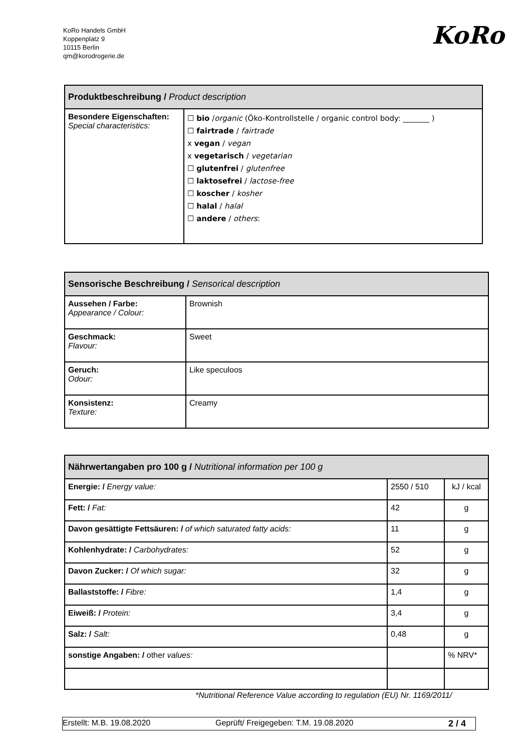KoRo Handels GmbH
Koppenplatz 9
10115 Berlin
qm@korodrogerie.de
KoRo
| Produktbeschreibung / Product description | |
| --- | --- |
| Besondere Eigenschaften: Special characteristics: | ☐ bio / organic (Öko-Kontrollstelle / organic control body: _______ ) ☐ fairtrade / fairtrade x vegan / vegan x vegetarisch / vegetarian ☐ glutenfrei / glutenfree ☐ laktosefrei / lactose-free ☐ koscher / kosher ☐ halal / halal ☐ andere / others : |
| Sensorische Beschreibung / Sensorical description | |
| --- | --- |
| Aussehen / Farbe: Appearance / Colour: | Brownish |
| Geschmack: Flavour: | Sweet |
| Geruch: Odour: | Like speculoos |
| Konsistenz: Texture: | Creamy |
| Nährwertangaben pro 100 g / Nutritional information per 100 g | | |
| --- | --- | --- |
| Energie: / Energy value: | 2550 / 510 | kJ / kcal |
| Fett: / Fat: | 42 | g |
| Davon gesättigte Fettsäuren: / of which saturated fatty acids: | 11 | g |
| Kohlenhydrate: / Carbohydrates: | 52 | g |
| Davon Zucker: / Of which sugar: | 32 | g |
| Ballaststoffe: / Fibre: | 1,4 | g |
| Eiweiß: / Protein: | 3,4 | g |
| Salz: / Salt: | 0,48 | g |
| sonstige Angaben: / other values: | | % NRV* |
*Nutritional Reference Value according to regulation (EU) Nr. 1169/2011/
Erstellt: M.B. 19.08.2020 Geprüft/ Freigegeben: T.M. 19.08.2020 2 / 4